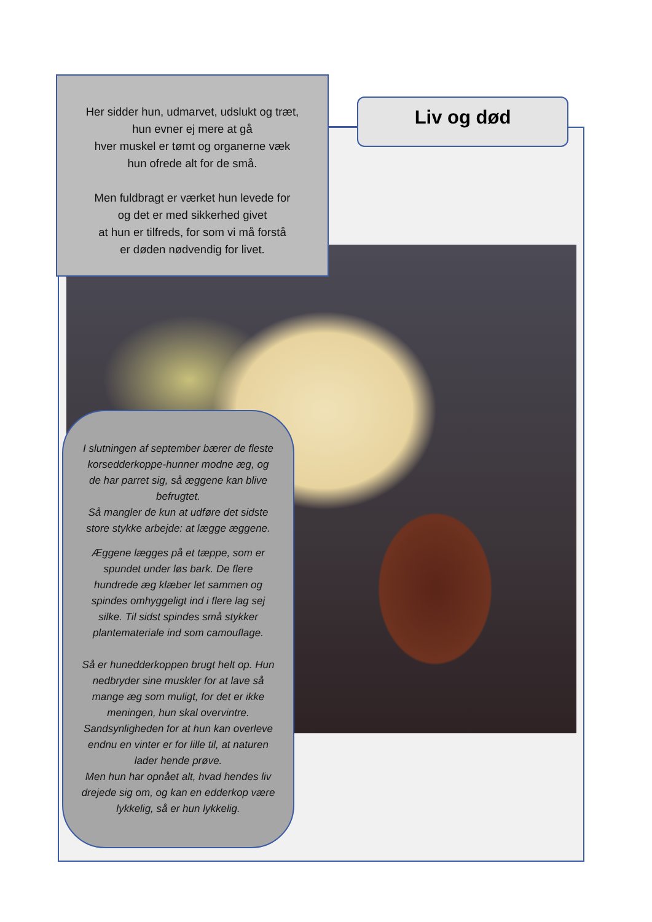Her sidder hun, udmarvet, udslukt og træt,
hun evner ej mere at gå
hver muskel er tømt og organerne væk
hun ofrede alt for de små.
Men fuldbragt er værket hun levede for
og det er med sikkerhed givet
at hun er tilfreds, for som vi må forstå
er døden nødvendig for livet.
Liv og død
I slutningen af september bærer de fleste korsedderkoppe-hunner modne æg, og de har parret sig, så æggene kan blive befrugtet.
Så mangler de kun at udføre det sidste store stykke arbejde: at lægge æggene.
Æggene lægges på et tæppe, som er spundet under løs bark. De flere hundrede æg klæber let sammen og spindes omhyggeligt ind i flere lag sej silke. Til sidst spindes små stykker plantemateriale ind som camouflage.
Så er hunedderkoppen brugt helt op. Hun nedbryder sine muskler for at lave så mange æg som muligt, for det er ikke meningen, hun skal overvintre. Sandsynligheden for at hun kan overleve endnu en vinter er for lille til, at naturen lader hende prøve.
Men hun har opnået alt, hvad hendes liv drejede sig om, og kan en edderkop være lykkelig, så er hun lykkelig.